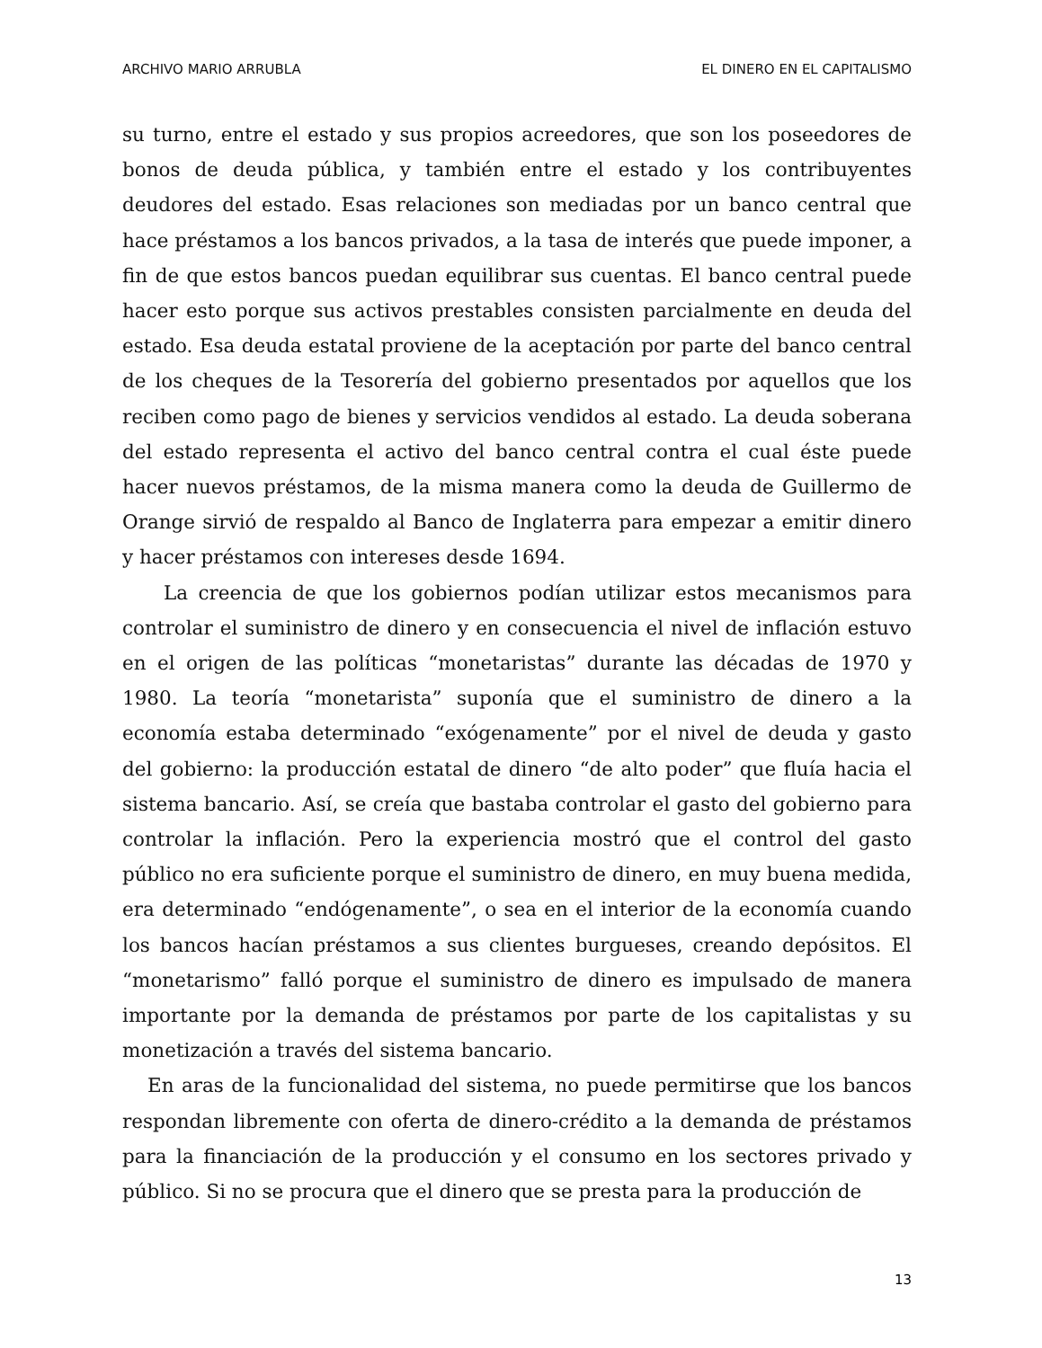ARCHIVO MARIO ARRUBLA EL DINERO EN EL CAPITALISMO
su turno, entre el estado y sus propios acreedores, que son los poseedores de bonos de deuda pública, y también entre el estado y los contribuyentes deudores del estado. Esas relaciones son mediadas por un banco central que hace préstamos a los bancos privados, a la tasa de interés que puede imponer, a fin de que estos bancos puedan equilibrar sus cuentas. El banco central puede hacer esto porque sus activos prestables consisten parcialmente en deuda del estado. Esa deuda estatal proviene de la aceptación por parte del banco central de los cheques de la Tesorería del gobierno presentados por aquellos que los reciben como pago de bienes y servicios vendidos al estado. La deuda soberana del estado representa el activo del banco central contra el cual éste puede hacer nuevos préstamos, de la misma manera como la deuda de Guillermo de Orange sirvió de respaldo al Banco de Inglaterra para empezar a emitir dinero y hacer préstamos con intereses desde 1694.
La creencia de que los gobiernos podían utilizar estos mecanismos para controlar el suministro de dinero y en consecuencia el nivel de inflación estuvo en el origen de las políticas “monetaristas” durante las décadas de 1970 y 1980. La teoría “monetarista” suponía que el suministro de dinero a la economía estaba determinado “exógenamente” por el nivel de deuda y gasto del gobierno: la producción estatal de dinero “de alto poder” que fluía hacia el sistema bancario. Así, se creía que bastaba controlar el gasto del gobierno para controlar la inflación. Pero la experiencia mostró que el control del gasto público no era suficiente porque el suministro de dinero, en muy buena medida, era determinado “endógenamente”, o sea en el interior de la economía cuando los bancos hacían préstamos a sus clientes burgueses, creando depósitos. El “monetarismo” falló porque el suministro de dinero es impulsado de manera importante por la demanda de préstamos por parte de los capitalistas y su monetización a través del sistema bancario.
En aras de la funcionalidad del sistema, no puede permitirse que los bancos respondan libremente con oferta de dinero-crédito a la demanda de préstamos para la financiación de la producción y el consumo en los sectores privado y público. Si no se procura que el dinero que se presta para la producción de
13